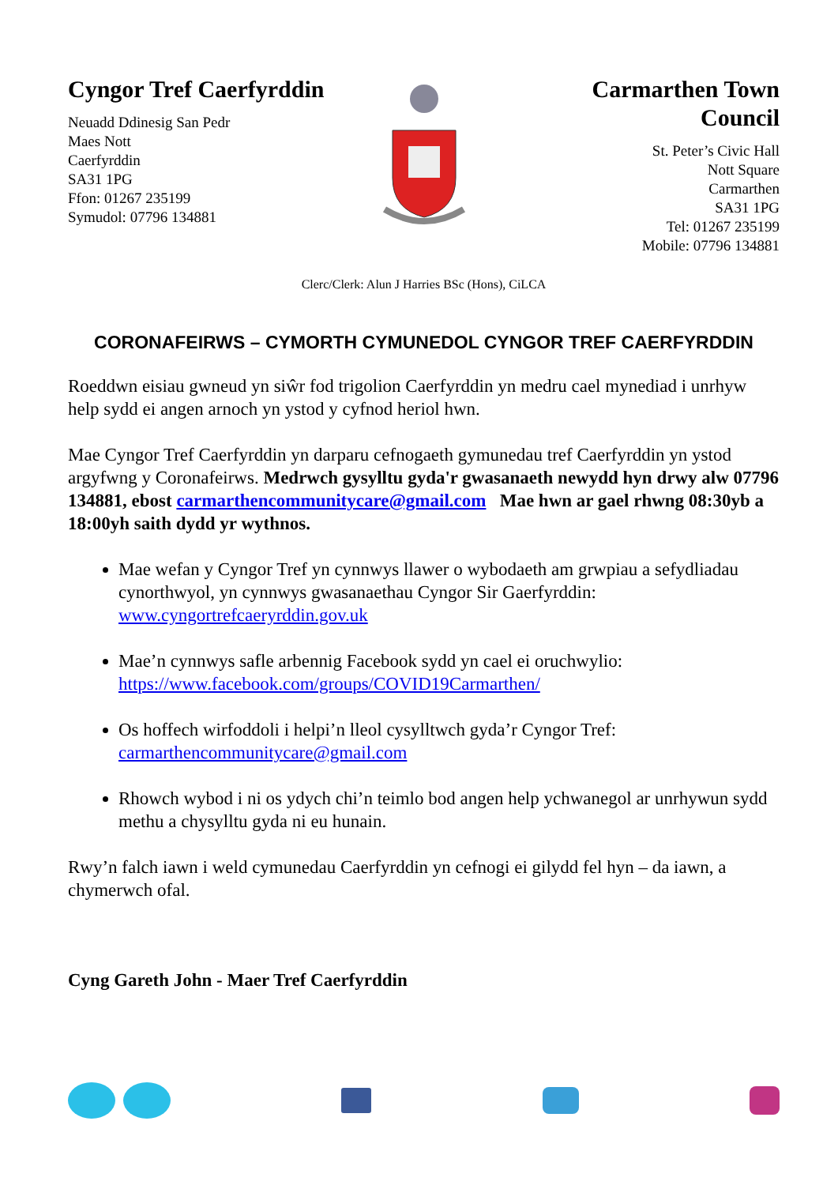Cyngor Tref Caerfyrddin
Neuadd Ddinesig San Pedr
Maes Nott
Caerfyrddin
SA31 1PG
Ffon: 01267 235199
Symudol: 07796 134881
Carmarthen Town Council
St. Peter’s Civic Hall
Nott Square
Carmarthen
SA31 1PG
Tel: 01267 235199
Mobile: 07796 134881
Clerc/Clerk: Alun J Harries BSc (Hons), CiLCA
CORONAFEIRWS – CYMORTH CYMUNEDOL CYNGOR TREF CAERFYRDDIN
Roeddwn eisiau gwneud yn siŵr fod trigolion Caerfyrddin yn medru cael mynediad i unrhyw help sydd ei angen arnoch yn ystod y cyfnod heriol hwn.
Mae Cyngor Tref Caerfyrddin yn darparu cefnogaeth gymunedau tref Caerfyrddin yn ystod argyfwng y Coronafeirws. Medrwch gysylltu gyda'r gwasanaeth newydd hyn drwy alw 07796 134881, ebost carmarthencommunitycare@gmail.com Mae hwn ar gael rhwng 08:30yb a 18:00yh saith dydd yr wythnos.
Mae wefan y Cyngor Tref yn cynnwys llawer o wybodaeth am grwpiau a sefydliadau cynorthwyol, yn cynnwys gwasanaethau Cyngor Sir Gaerfyrddin: www.cyngortrefcaeryrddin.gov.uk
Mae’n cynnwys safle arbennig Facebook sydd yn cael ei oruchwylio: https://www.facebook.com/groups/COVID19Carmarthen/
Os hoffech wirfoddoli i helpi’n lleol cysylltwch gyda’r Cyngor Tref: carmarthencommunitycare@gmail.com
Rhowch wybod i ni os ydych chi’n teimlo bod angen help ychwanegol ar unrhywun sydd methu a chysylltu gyda ni eu hunain.
Rwy’n falch iawn i weld cymunedau Caerfyrddin yn cefnogi ei gilydd fel hyn – da iawn, a chymerwch ofal.
Cyng Gareth John - Maer Tref Caerfyrddin